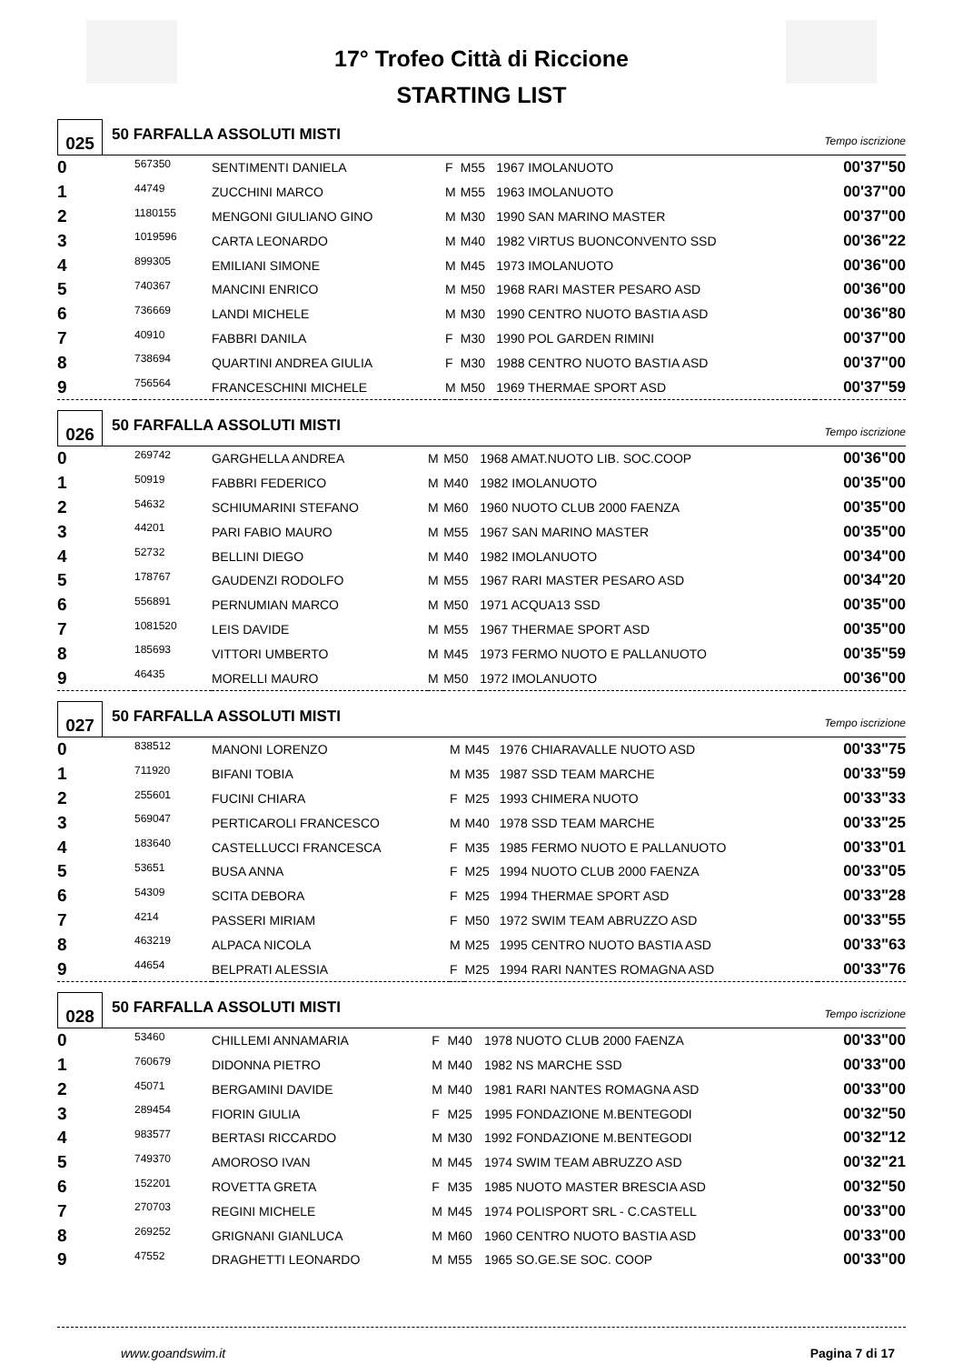17° Trofeo Città di Riccione
STARTING LIST
025
50 FARFALLA ASSOLUTI MISTI
Tempo iscrizione
| 0 | 567350 | SENTIMENTI DANIELA | F | M55 | 1967 IMOLANUOTO | 00'37"50 |
| 1 | 44749 | ZUCCHINI MARCO | M | M55 | 1963 IMOLANUOTO | 00'37"00 |
| 2 | 1180155 | MENGONI GIULIANO GINO | M | M30 | 1990 SAN MARINO MASTER | 00'37"00 |
| 3 | 1019596 | CARTA LEONARDO | M | M40 | 1982 VIRTUS BUONCONVENTO SSD | 00'36"22 |
| 4 | 899305 | EMILIANI SIMONE | M | M45 | 1973 IMOLANUOTO | 00'36"00 |
| 5 | 740367 | MANCINI ENRICO | M | M50 | 1968 RARI MASTER PESARO ASD | 00'36"00 |
| 6 | 736669 | LANDI MICHELE | M | M30 | 1990 CENTRO NUOTO BASTIA ASD | 00'36"80 |
| 7 | 40910 | FABBRI DANILA | F | M30 | 1990 POL GARDEN RIMINI | 00'37"00 |
| 8 | 738694 | QUARTINI ANDREA GIULIA | F | M30 | 1988 CENTRO NUOTO BASTIA ASD | 00'37"00 |
| 9 | 756564 | FRANCESCHINI MICHELE | M | M50 | 1969 THERMAE SPORT ASD | 00'37"59 |
026
50 FARFALLA ASSOLUTI MISTI
Tempo iscrizione
| 0 | 269742 | GARGHELLA ANDREA | M | M50 | 1968 AMAT.NUOTO LIB. SOC.COOP | 00'36"00 |
| 1 | 50919 | FABBRI FEDERICO | M | M40 | 1982 IMOLANUOTO | 00'35"00 |
| 2 | 54632 | SCHIUMARINI STEFANO | M | M60 | 1960 NUOTO CLUB 2000 FAENZA | 00'35"00 |
| 3 | 44201 | PARI FABIO MAURO | M | M55 | 1967 SAN MARINO MASTER | 00'35"00 |
| 4 | 52732 | BELLINI DIEGO | M | M40 | 1982 IMOLANUOTO | 00'34"00 |
| 5 | 178767 | GAUDENZI RODOLFO | M | M55 | 1967 RARI MASTER PESARO ASD | 00'34"20 |
| 6 | 556891 | PERNUMIAN MARCO | M | M50 | 1971 ACQUA13 SSD | 00'35"00 |
| 7 | 1081520 | LEIS DAVIDE | M | M55 | 1967 THERMAE SPORT ASD | 00'35"00 |
| 8 | 185693 | VITTORI UMBERTO | M | M45 | 1973 FERMO NUOTO E PALLANUOTO | 00'35"59 |
| 9 | 46435 | MORELLI MAURO | M | M50 | 1972 IMOLANUOTO | 00'36"00 |
027
50 FARFALLA ASSOLUTI MISTI
Tempo iscrizione
| 0 | 838512 | MANONI LORENZO | M | M45 | 1976 CHIARAVALLE NUOTO ASD | 00'33"75 |
| 1 | 711920 | BIFANI TOBIA | M | M35 | 1987 SSD TEAM MARCHE | 00'33"59 |
| 2 | 255601 | FUCINI CHIARA | F | M25 | 1993 CHIMERA NUOTO | 00'33"33 |
| 3 | 569047 | PERTICAROLI FRANCESCO | M | M40 | 1978 SSD TEAM MARCHE | 00'33"25 |
| 4 | 183640 | CASTELLUCCI FRANCESCA | F | M35 | 1985 FERMO NUOTO E PALLANUOTO | 00'33"01 |
| 5 | 53651 | BUSA ANNA | F | M25 | 1994 NUOTO CLUB 2000 FAENZA | 00'33"05 |
| 6 | 54309 | SCITA DEBORA | F | M25 | 1994 THERMAE SPORT ASD | 00'33"28 |
| 7 | 4214 | PASSERI MIRIAM | F | M50 | 1972 SWIM TEAM ABRUZZO ASD | 00'33"55 |
| 8 | 463219 | ALPACA NICOLA | M | M25 | 1995 CENTRO NUOTO BASTIA ASD | 00'33"63 |
| 9 | 44654 | BELPRATI ALESSIA | F | M25 | 1994 RARI NANTES ROMAGNA ASD | 00'33"76 |
028
50 FARFALLA ASSOLUTI MISTI
Tempo iscrizione
| 0 | 53460 | CHILLEMI ANNAMARIA | F | M40 | 1978 NUOTO CLUB 2000 FAENZA | 00'33"00 |
| 1 | 760679 | DIDONNA PIETRO | M | M40 | 1982 NS MARCHE SSD | 00'33"00 |
| 2 | 45071 | BERGAMINI DAVIDE | M | M40 | 1981 RARI NANTES ROMAGNA ASD | 00'33"00 |
| 3 | 289454 | FIORIN GIULIA | F | M25 | 1995 FONDAZIONE M.BENTEGODI | 00'32"50 |
| 4 | 983577 | BERTASI RICCARDO | M | M30 | 1992 FONDAZIONE M.BENTEGODI | 00'32"12 |
| 5 | 749370 | AMOROSO IVAN | M | M45 | 1974 SWIM TEAM ABRUZZO ASD | 00'32"21 |
| 6 | 152201 | ROVETTA GRETA | F | M35 | 1985 NUOTO MASTER BRESCIA ASD | 00'32"50 |
| 7 | 270703 | REGINI MICHELE | M | M45 | 1974 POLISPORT SRL - C.CASTELL | 00'33"00 |
| 8 | 269252 | GRIGNANI GIANLUCA | M | M60 | 1960 CENTRO NUOTO BASTIA ASD | 00'33"00 |
| 9 | 47552 | DRAGHETTI LEONARDO | M | M55 | 1965 SO.GE.SE SOC. COOP | 00'33"00 |
www.goandswim.it Pagina 7 di 17